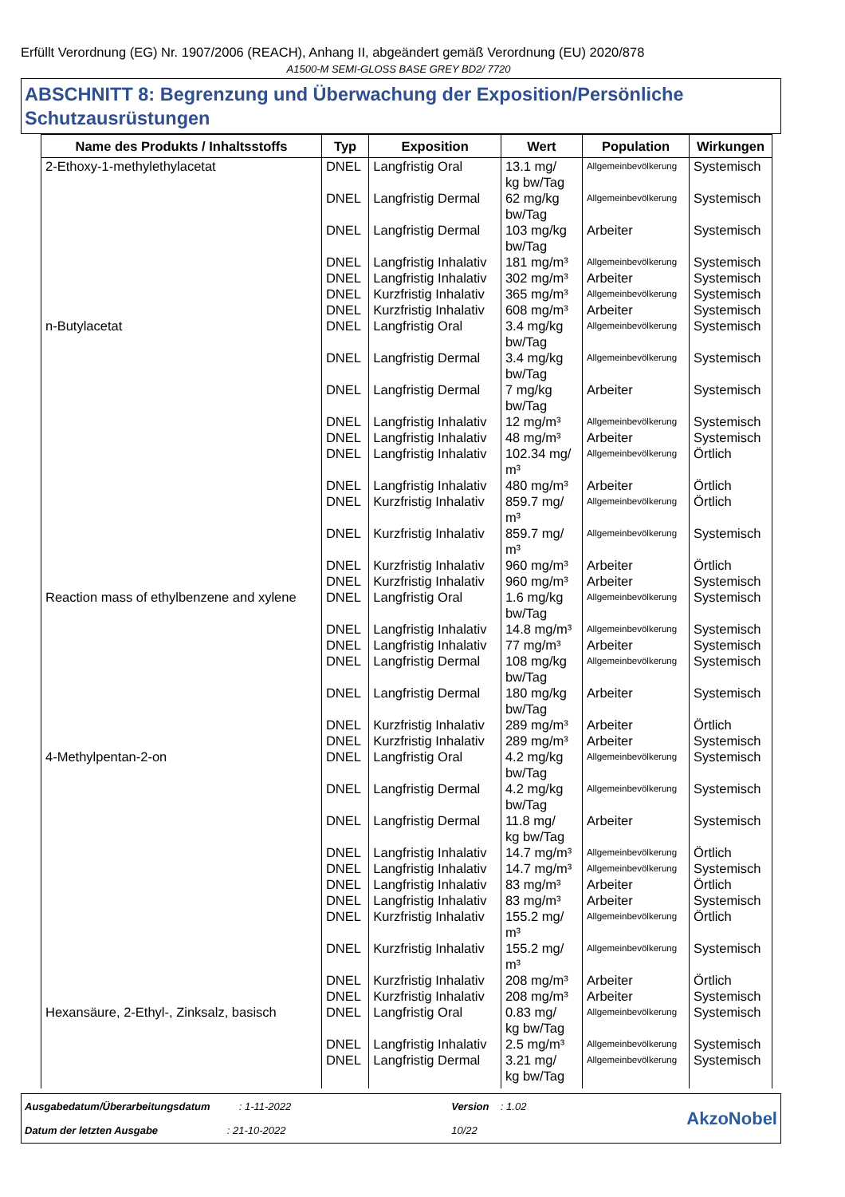Erfüllt Verordnung (EG) Nr. 1907/2006 (REACH), Anhang II, abgeändert gemäß Verordnung (EU) 2020/878
A1500-M SEMI-GLOSS BASE GREY BD2/ 7720
ABSCHNITT 8: Begrenzung und Überwachung der Exposition/Persönliche Schutzausrüstungen
| Name des Produkts / Inhaltsstoffs | Typ | Exposition | Wert | Population | Wirkungen |
| --- | --- | --- | --- | --- | --- |
| 2-Ethoxy-1-methylethylacetat | DNEL | Langfristig Oral | 13.1 mg/ kg bw/Tag | Allgemeinbevölkerung | Systemisch |
| | DNEL | Langfristig Dermal | 62 mg/kg bw/Tag | Allgemeinbevölkerung | Systemisch |
| | DNEL | Langfristig Dermal | 103 mg/kg bw/Tag | Arbeiter | Systemisch |
| | DNEL | Langfristig Inhalativ | 181 mg/m³ | Allgemeinbevölkerung | Systemisch |
| | DNEL | Langfristig Inhalativ | 302 mg/m³ | Arbeiter | Systemisch |
| | DNEL | Kurzfristig Inhalativ | 365 mg/m³ | Allgemeinbevölkerung | Systemisch |
| | DNEL | Kurzfristig Inhalativ | 608 mg/m³ | Arbeiter | Systemisch |
| n-Butylacetat | DNEL | Langfristig Oral | 3.4 mg/kg bw/Tag | Allgemeinbevölkerung | Systemisch |
| | DNEL | Langfristig Dermal | 3.4 mg/kg bw/Tag | Allgemeinbevölkerung | Systemisch |
| | DNEL | Langfristig Dermal | 7 mg/kg bw/Tag | Arbeiter | Systemisch |
| | DNEL | Langfristig Inhalativ | 12 mg/m³ | Allgemeinbevölkerung | Systemisch |
| | DNEL | Langfristig Inhalativ | 48 mg/m³ | Arbeiter | Systemisch |
| | DNEL | Langfristig Inhalativ | 102.34 mg/ m³ | Allgemeinbevölkerung | Örtlich |
| | DNEL | Langfristig Inhalativ | 480 mg/m³ | Arbeiter | Örtlich |
| | DNEL | Kurzfristig Inhalativ | 859.7 mg/ m³ | Allgemeinbevölkerung | Örtlich |
| | DNEL | Kurzfristig Inhalativ | 859.7 mg/ m³ | Allgemeinbevölkerung | Systemisch |
| | DNEL | Kurzfristig Inhalativ | 960 mg/m³ | Arbeiter | Örtlich |
| | DNEL | Kurzfristig Inhalativ | 960 mg/m³ | Arbeiter | Systemisch |
| Reaction mass of ethylbenzene and xylene | DNEL | Langfristig Oral | 1.6 mg/kg bw/Tag | Allgemeinbevölkerung | Systemisch |
| | DNEL | Langfristig Inhalativ | 14.8 mg/m³ | Allgemeinbevölkerung | Systemisch |
| | DNEL | Langfristig Inhalativ | 77 mg/m³ | Arbeiter | Systemisch |
| | DNEL | Langfristig Dermal | 108 mg/kg bw/Tag | Allgemeinbevölkerung | Systemisch |
| | DNEL | Langfristig Dermal | 180 mg/kg bw/Tag | Arbeiter | Systemisch |
| | DNEL | Kurzfristig Inhalativ | 289 mg/m³ | Arbeiter | Örtlich |
| | DNEL | Kurzfristig Inhalativ | 289 mg/m³ | Arbeiter | Systemisch |
| 4-Methylpentan-2-on | DNEL | Langfristig Oral | 4.2 mg/kg bw/Tag | Allgemeinbevölkerung | Systemisch |
| | DNEL | Langfristig Dermal | 4.2 mg/kg bw/Tag | Allgemeinbevölkerung | Systemisch |
| | DNEL | Langfristig Dermal | 11.8 mg/ kg bw/Tag | Arbeiter | Systemisch |
| | DNEL | Langfristig Inhalativ | 14.7 mg/m³ | Allgemeinbevölkerung | Örtlich |
| | DNEL | Langfristig Inhalativ | 14.7 mg/m³ | Allgemeinbevölkerung | Systemisch |
| | DNEL | Langfristig Inhalativ | 83 mg/m³ | Arbeiter | Örtlich |
| | DNEL | Langfristig Inhalativ | 83 mg/m³ | Arbeiter | Systemisch |
| | DNEL | Kurzfristig Inhalativ | 155.2 mg/ m³ | Allgemeinbevölkerung | Örtlich |
| | DNEL | Kurzfristig Inhalativ | 155.2 mg/ m³ | Allgemeinbevölkerung | Systemisch |
| | DNEL | Kurzfristig Inhalativ | 208 mg/m³ | Arbeiter | Örtlich |
| | DNEL | Kurzfristig Inhalativ | 208 mg/m³ | Arbeiter | Systemisch |
| Hexansäure, 2-Ethyl-, Zinksalz, basisch | DNEL | Langfristig Oral | 0.83 mg/ kg bw/Tag | Allgemeinbevölkerung | Systemisch |
| | DNEL | Langfristig Inhalativ | 2.5 mg/m³ | Allgemeinbevölkerung | Systemisch |
| | DNEL | Langfristig Dermal | 3.21 mg/ kg bw/Tag | Allgemeinbevölkerung | Systemisch |
Ausgabedatum/Überarbeitungsdatum : 1-11-2022
Datum der letzten Ausgabe : 21-10-2022
Version : 1.02
10/22
AkzoNobel